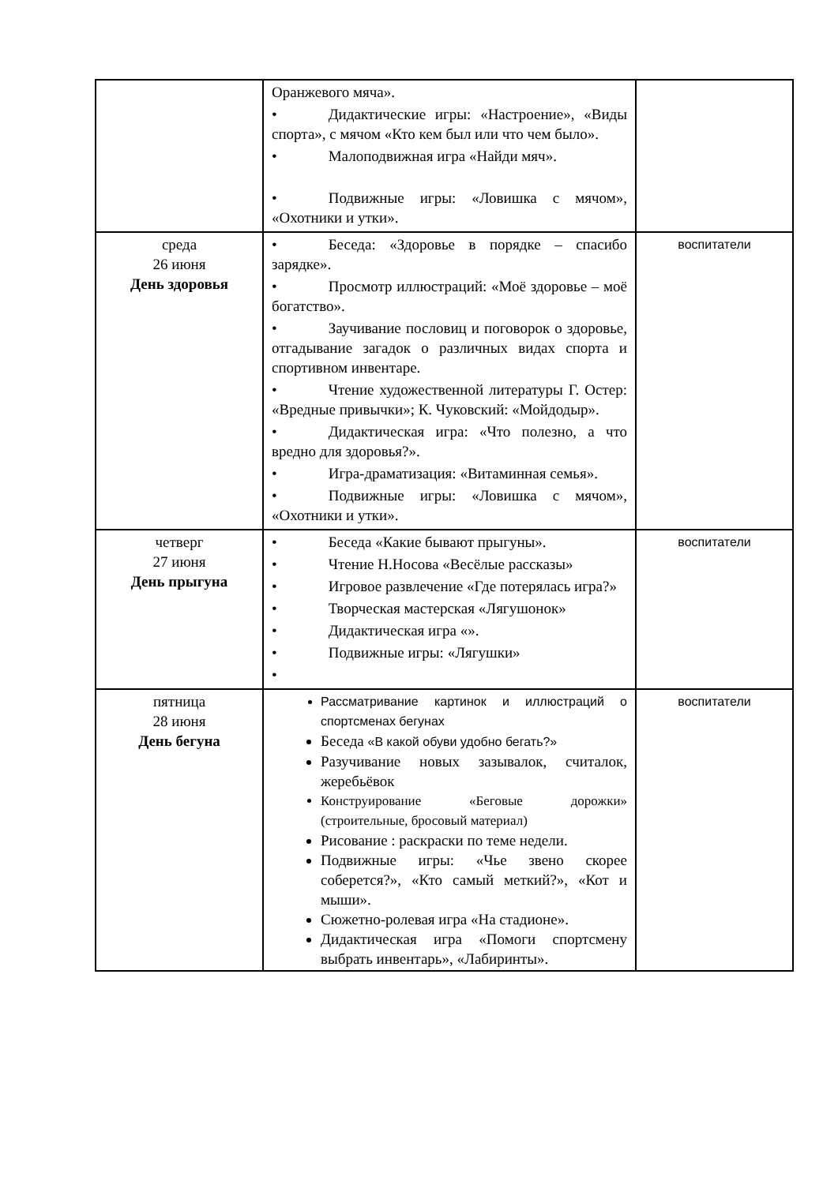| | Оранжевого мяча». • Дидактические игры: «Настроение», «Виды спорта», с мячом «Кто кем был или что чем было». • Малоподвижная игра «Найди мяч». • Подвижные игры: «Ловишка с мячом», «Охотники и утки». | |
| среда 26 июня День здоровья | • Беседа: «Здоровье в порядке – спасибо зарядке». • Просмотр иллюстраций: «Моё здоровье – моё богатство». • Заучивание пословиц и поговорок о здоровье, отгадывание загадок о различных видах спорта и спортивном инвентаре. • Чтение художественной литературы Г. Остер: «Вредные привычки»; К. Чуковский: «Мойдодыр». • Дидактическая игра: «Что полезно, а что вредно для здоровья?». • Игра-драматизация: «Витаминная семья». • Подвижные игры: «Ловишка с мячом», «Охотники и утки». | воспитатели |
| четверг 27 июня День прыгуна | • Беседа «Какие бывают прыгуны». • Чтение Н.Носова «Весёлые рассказы» • Игровое развлечение «Где потерялась игра?» • Творческая мастерская «Лягушонок» • Дидактическая игра «». • Подвижные игры: «Лягушки» • | воспитатели |
| пятница 28 июня День бегуна | Рассматривание картинок и иллюстраций о спортсменах бегунах Беседа «В какой обуви удобно бегать?» Разучивание новых зазывалок, считалок, жеребьёвок Конструирование «Беговые дорожки» (строительные, бросовый материал) Рисование : раскраски по теме недели. Подвижные игры: «Чье звено скорее соберется?», «Кто самый меткий?», «Кот и мыши». Сюжетно-ролевая игра «На стадионе». Дидактическая игра «Помоги спортсмену выбрать инвентарь», «Лабиринты». | воспитатели |